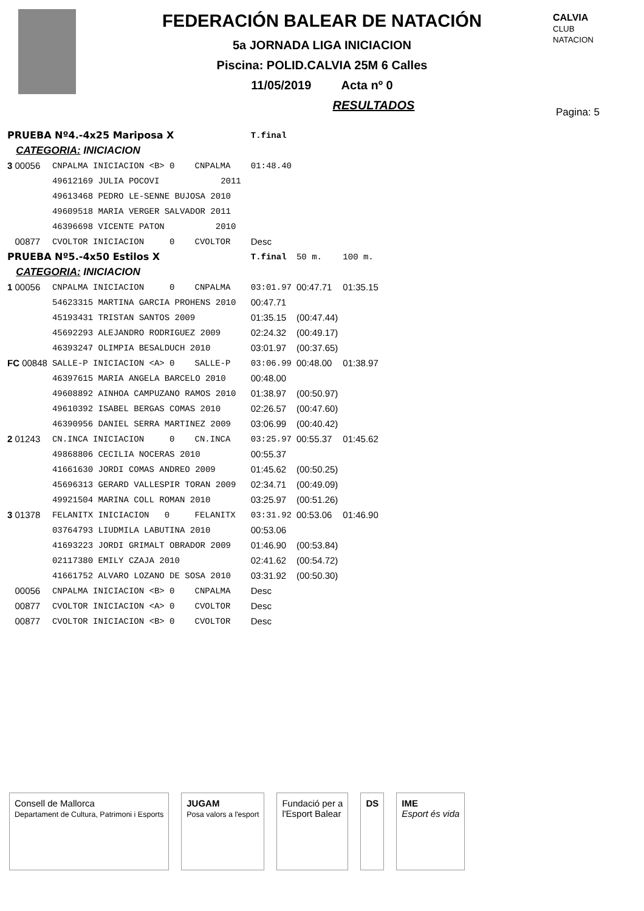FEDERACIÓN BALEAR DE NATACIÓN
5a JORNADA LIGA INICIACION
Piscina: POLID.CALVIA 25M 6 Calles
11/05/2019 Acta nº 0
RESULTADOS
CALVIA
CLUB NATACION
Pagina: 5
| PRUEBA Nº4.-4x25 Mariposa X | | | | T.final | | |
| CATEGORIA: INICIACION | | | | | | |
| 3 00056 | CNPALMA INICIACION <B> 0 | CNPALMA | | 01:48.40 | | |
| | 49612169 JULIA POCOVI 2011 | | | | | |
| | 49613468 PEDRO LE-SENNE BUJOSA 2010 | | | | | |
| | 49609518 MARIA VERGER SALVADOR 2011 | | | | | |
| | 46396698 VICENTE PATON 2010 | | | | | |
| 00877 | CVOLTOR INICIACION 0 | CVOLTOR | | Desc | | |
| PRUEBA Nº5.-4x50 Estilos X | | | | T.final | 50 m. | 100 m. |
| CATEGORIA: INICIACION | | | | | | |
| 1 00056 | CNPALMA INICIACION 0 | CNPALMA | | 03:01.97 | 00:47.71 | 01:35.15 |
| | 54623315 MARTINA GARCIA PROHENS 2010 | | | 00:47.71 | | |
| | 45193431 TRISTAN SANTOS 2009 | | | 01:35.15 | (00:47.44) | |
| | 45692293 ALEJANDRO RODRIGUEZ 2009 | | | 02:24.32 | (00:49.17) | |
| | 46393247 OLIMPIA BESALDUCH 2010 | | | 03:01.97 | (00:37.65) | |
| FC 00848 | SALLE-P INICIACION <A> 0 | SALLE-P | | 03:06.99 | 00:48.00 | 01:38.97 |
| | 46397615 MARIA ANGELA BARCELO 2010 | | | 00:48.00 | | |
| | 49608892 AINHOA CAMPUZANO RAMOS 2010 | | | 01:38.97 | (00:50.97) | |
| | 49610392 ISABEL BERGAS COMAS 2010 | | | 02:26.57 | (00:47.60) | |
| | 46390956 DANIEL SERRA MARTINEZ 2009 | | | 03:06.99 | (00:40.42) | |
| 2 01243 | CN.INCA INICIACION 0 | CN.INCA | | 03:25.97 | 00:55.37 | 01:45.62 |
| | 49868806 CECILIA NOCERAS 2010 | | | 00:55.37 | | |
| | 41661630 JORDI COMAS ANDREO 2009 | | | 01:45.62 | (00:50.25) | |
| | 45696313 GERARD VALLESPIR TORAN 2009 | | | 02:34.71 | (00:49.09) | |
| | 49921504 MARINA COLL ROMAN 2010 | | | 03:25.97 | (00:51.26) | |
| 3 01378 | FELANITX INICIACION 0 | FELANITX | | 03:31.92 | 00:53.06 | 01:46.90 |
| | 03764793 LIUDMILA LABUTINA 2010 | | | 00:53.06 | | |
| | 41693223 JORDI GRIMALT OBRADOR 2009 | | | 01:46.90 | (00:53.84) | |
| | 02117380 EMILY CZAJA 2010 | | | 02:41.62 | (00:54.72) | |
| | 41661752 ALVARO LOZANO DE SOSA 2010 | | | 03:31.92 | (00:50.30) | |
| 00056 | CNPALMA INICIACION <B> 0 | CNPALMA | | Desc | | |
| 00877 | CVOLTOR INICIACION <A> 0 | CVOLTOR | | Desc | | |
| 00877 | CVOLTOR INICIACION <B> 0 | CVOLTOR | | Desc | | |
Consell de Mallorca
Departament de Cultura, Patrimoni i Esports
JUGAM
Posa valors a l'esport
Fundació per a
l'Esport Balear
DS IME
Esport és vida